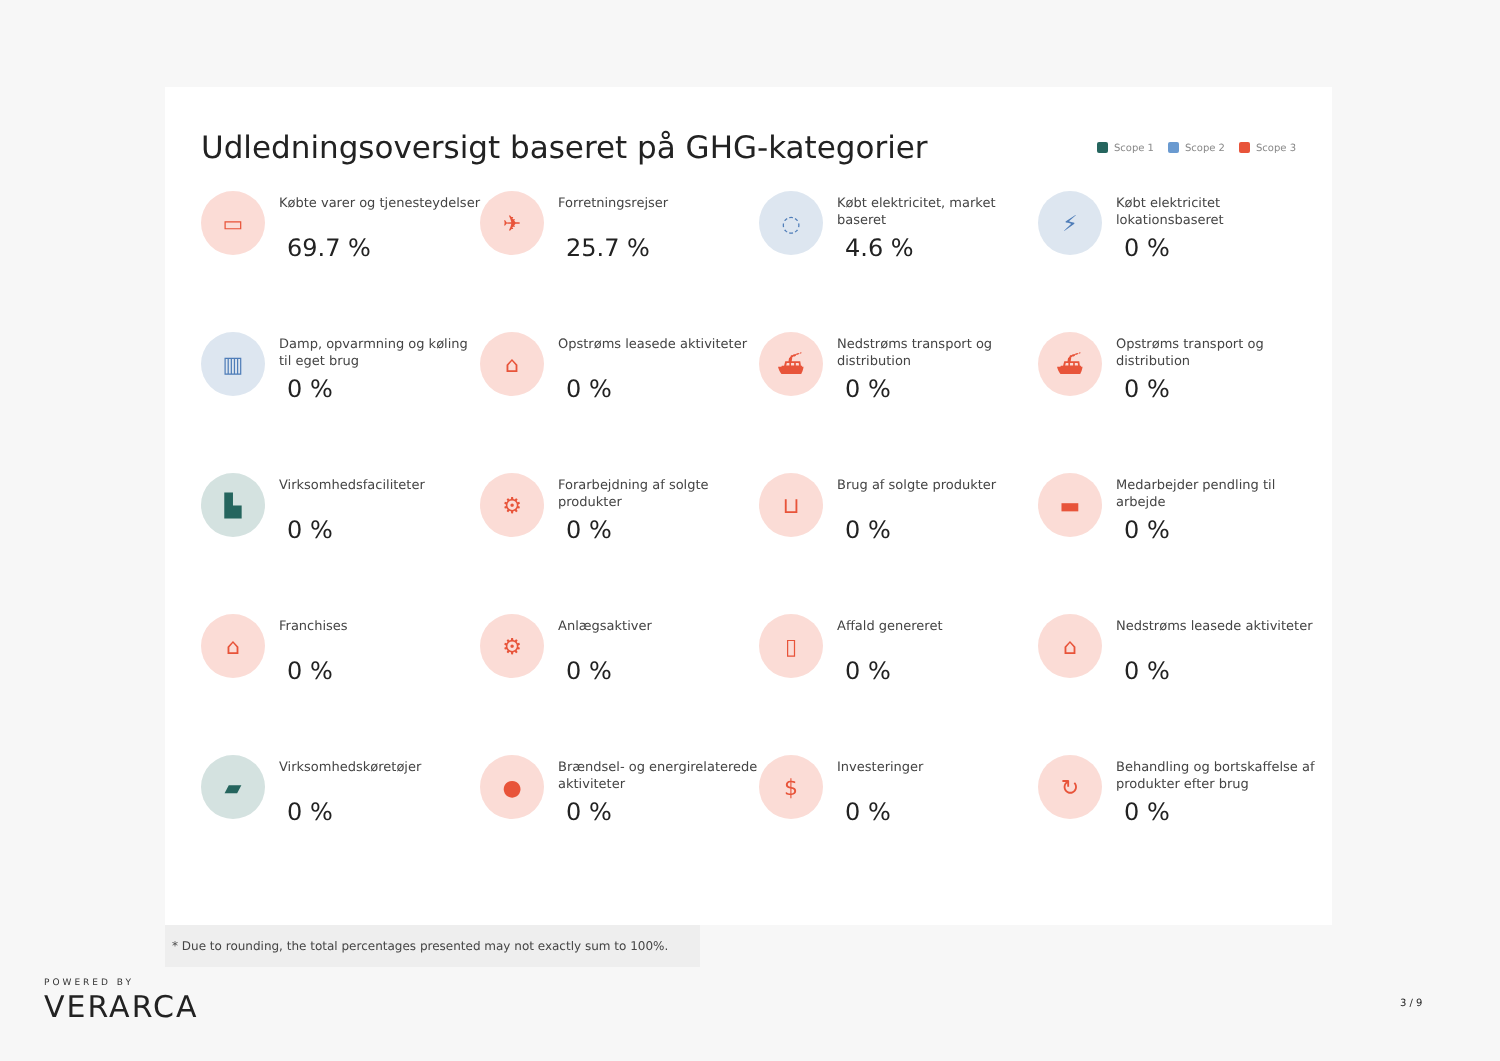Udledningsoversigt baseret på GHG-kategorier
Scope 1 Scope 2 Scope 3
▭
Købte varer og tjenesteydelser
69.7 %
✈
Forretningsrejser
25.7 %
◌
Købt elektricitet, market baseret
4.6 %
⚡
Købt elektricitet lokationsbaseret
0 %
▥
Damp, opvarmning og køling til eget brug
0 %
⌂
Opstrøms leasede aktiviteter
0 %
⛴
Nedstrøms transport og distribution
0 %
⛴
Opstrøms transport og distribution
0 %
▙
Virksomhedsfaciliteter
0 %
⚙
Forarbejdning af solgte produkter
0 %
⊔
Brug af solgte produkter
0 %
▬
Medarbejder pendling til arbejde
0 %
⌂
Franchises
0 %
⚙
Anlægsaktiver
0 %
▯
Affald genereret
0 %
⌂
Nedstrøms leasede aktiviteter
0 %
▰
Virksomhedskøretøjer
0 %
●
Brændsel- og energirelaterede aktiviteter
0 %
$
Investeringer
0 %
↻
Behandling og bortskaffelse af produkter efter brug
0 %
* Due to rounding, the total percentages presented may not exactly sum to 100%.
POWERED BY
VERARCA
3 / 9